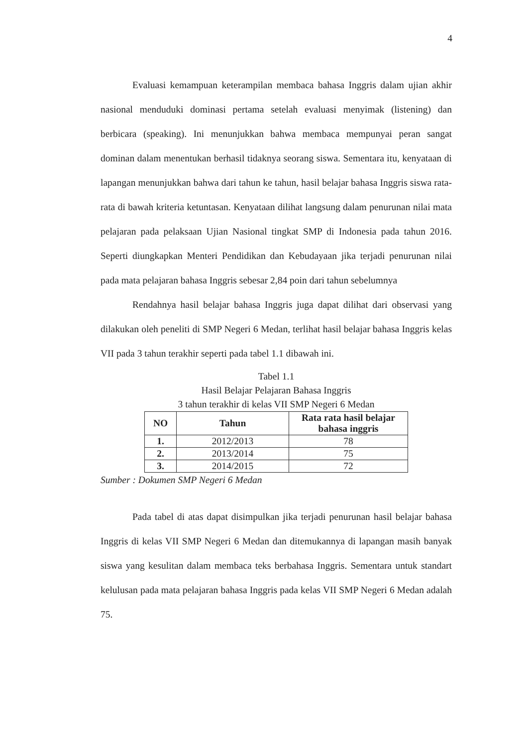4
Evaluasi kemampuan keterampilan membaca bahasa Inggris dalam ujian akhir nasional menduduki dominasi pertama setelah evaluasi menyimak (listening) dan berbicara (speaking). Ini menunjukkan bahwa membaca mempunyai peran sangat dominan dalam menentukan berhasil tidaknya seorang siswa. Sementara itu, kenyataan di lapangan menunjukkan bahwa dari tahun ke tahun, hasil belajar bahasa Inggris siswa rata-rata di bawah kriteria ketuntasan. Kenyataan dilihat langsung dalam penurunan nilai mata pelajaran pada pelaksaan Ujian Nasional tingkat SMP di Indonesia pada tahun 2016. Seperti diungkapkan Menteri Pendidikan dan Kebudayaan jika terjadi penurunan nilai pada mata pelajaran bahasa Inggris sebesar 2,84 poin dari tahun sebelumnya
Rendahnya hasil belajar bahasa Inggris juga dapat dilihat dari observasi yang dilakukan oleh peneliti di SMP Negeri 6 Medan, terlihat hasil belajar bahasa Inggris kelas VII pada 3 tahun terakhir seperti pada tabel 1.1 dibawah ini.
Tabel 1.1
Hasil Belajar Pelajaran Bahasa Inggris
3 tahun terakhir di kelas VII SMP Negeri 6 Medan
| NO | Tahun | Rata rata hasil belajar bahasa inggris |
| --- | --- | --- |
| 1. | 2012/2013 | 78 |
| 2. | 2013/2014 | 75 |
| 3. | 2014/2015 | 72 |
Sumber : Dokumen SMP Negeri 6 Medan
Pada tabel di atas dapat disimpulkan jika terjadi penurunan hasil belajar bahasa Inggris di kelas VII SMP Negeri 6 Medan dan ditemukannya di lapangan masih banyak siswa yang kesulitan dalam membaca teks berbahasa Inggris. Sementara untuk standart kelulusan pada mata pelajaran bahasa Inggris pada kelas VII SMP Negeri 6 Medan adalah 75.